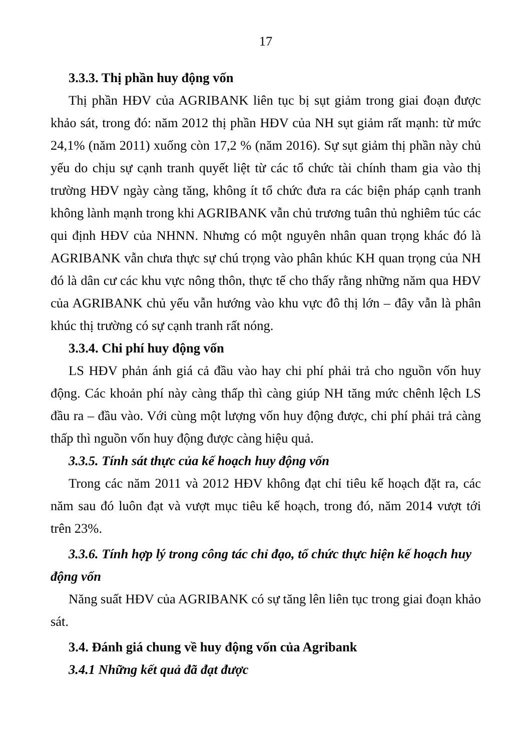17
3.3.3. Thị phần huy động vốn
Thị phần HĐV của AGRIBANK liên tục bị sụt giảm trong giai đoạn được khảo sát, trong đó: năm 2012 thị phần HĐV của NH sụt giảm rất mạnh: từ mức 24,1% (năm 2011) xuống còn 17,2 % (năm 2016). Sự sụt giảm thị phần này chủ yếu do chịu sự cạnh tranh quyết liệt từ các tổ chức tài chính tham gia vào thị trường HĐV ngày càng tăng, không ít tổ chức đưa ra các biện pháp cạnh tranh không lành mạnh trong khi AGRIBANK vẫn chủ trương tuân thủ nghiêm túc các qui định HĐV của NHNN. Nhưng có một nguyên nhân quan trọng khác đó là AGRIBANK vẫn chưa thực sự chú trọng vào phân khúc KH quan trọng của NH đó là dân cư các khu vực nông thôn, thực tế cho thấy rằng những năm qua HĐV của AGRIBANK chủ yếu vẫn hướng vào khu vực đô thị lớn – đây vẫn là phân khúc thị trường có sự cạnh tranh rất nóng.
3.3.4. Chi phí huy động vốn
LS HĐV phản ánh giá cả đầu vào hay chi phí phải trả cho nguồn vốn huy động. Các khoản phí này càng thấp thì càng giúp NH tăng mức chênh lệch LS đầu ra – đầu vào. Với cùng một lượng vốn huy động được, chi phí phải trả càng thấp thì nguồn vốn huy động được càng hiệu quả.
3.3.5. Tính sát thực của kế hoạch huy động vốn
Trong các năm 2011 và 2012 HĐV không đạt chỉ tiêu kế hoạch đặt ra, các năm sau đó luôn đạt và vượt mục tiêu kế hoạch, trong đó, năm 2014 vượt tới trên 23%.
3.3.6. Tính hợp lý trong công tác chỉ đạo, tổ chức thực hiện kế hoạch huy động vốn
Năng suất HĐV của AGRIBANK có sự tăng lên liên tục trong giai đoạn khảo sát.
3.4. Đánh giá chung về huy động vốn của Agribank
3.4.1 Những kết quả đã đạt được